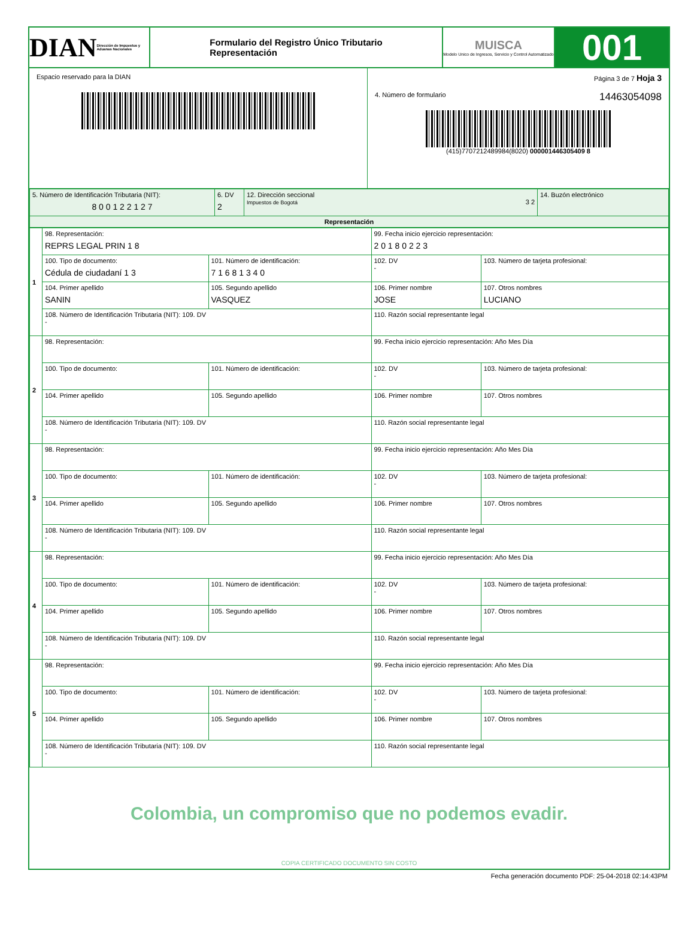DIAN Dirección de Impuestos y Aduanas Nacionales
Formulario del Registro Único Tributario
Representación
MUISCA
Modelo Unico de Ingresos, Servicio y Control Automatizado
001
Espacio reservado para la DIAN Página 3 de 7 Hoja 3
4. Número de formulario 14463054098
(415)7707212489984(8020) 000001446305409 8
| 5. Número de Identificación Tributaria (NIT): 8 0 0 1 2 2 1 2 7 | 6. DV 2 | 12. Dirección seccional Impuestos de Bogotá 3 2 | 14. Buzón electrónico |
| Representación | | | |
| 1 | 98. Representación: REPRS LEGAL PRIN 1 8 | | 99. Fecha inicio ejercicio representación: 2 0 1 8 0 2 2 3 | | |
| | 100. Tipo de documento: Cédula de ciudadaní 1 3 | 101. Número de identificación: 7 1 6 8 1 3 4 0 | | 102. DV - | 103. Número de tarjeta profesional: |
| | 104. Primer apellido SANIN | 105. Segundo apellido VASQUEZ | 106. Primer nombre JOSE | | 107. Otros nombres LUCIANO |
| | 108. Número de Identificación Tributaria (NIT): 109. DV - | | 110. Razón social representante legal | | |
| 2 | 98. Representación: | | 99. Fecha inicio ejercicio representación: Año Mes Día | | |
| | 100. Tipo de documento: | 101. Número de identificación: | | 102. DV - | 103. Número de tarjeta profesional: |
| | 104. Primer apellido | 105. Segundo apellido | 106. Primer nombre | | 107. Otros nombres |
| | 108. Número de Identificación Tributaria (NIT): 109. DV - | | 110. Razón social representante legal | | |
| 3 | 98. Representación: | | 99. Fecha inicio ejercicio representación: Año Mes Día | | |
| | 100. Tipo de documento: | 101. Número de identificación: | | 102. DV - | 103. Número de tarjeta profesional: |
| | 104. Primer apellido | 105. Segundo apellido | 106. Primer nombre | | 107. Otros nombres |
| | 108. Número de Identificación Tributaria (NIT): 109. DV - | | 110. Razón social representante legal | | |
| 4 | 98. Representación: | | 99. Fecha inicio ejercicio representación: Año Mes Día | | |
| | 100. Tipo de documento: | 101. Número de identificación: | | 102. DV - | 103. Número de tarjeta profesional: |
| | 104. Primer apellido | 105. Segundo apellido | 106. Primer nombre | | 107. Otros nombres |
| | 108. Número de Identificación Tributaria (NIT): 109. DV - | | 110. Razón social representante legal | | |
| 5 | 98. Representación: | | 99. Fecha inicio ejercicio representación: Año Mes Día | | |
| | 100. Tipo de documento: | 101. Número de identificación: | | 102. DV - | 103. Número de tarjeta profesional: |
| | 104. Primer apellido | 105. Segundo apellido | 106. Primer nombre | | 107. Otros nombres |
| | 108. Número de Identificación Tributaria (NIT): 109. DV - | | 110. Razón social representante legal | | |
Colombia, un compromiso que no podemos evadir.
COPIA CERTIFICADO DOCUMENTO SIN COSTO
Fecha generación documento PDF: 25-04-2018 02:14:43PM